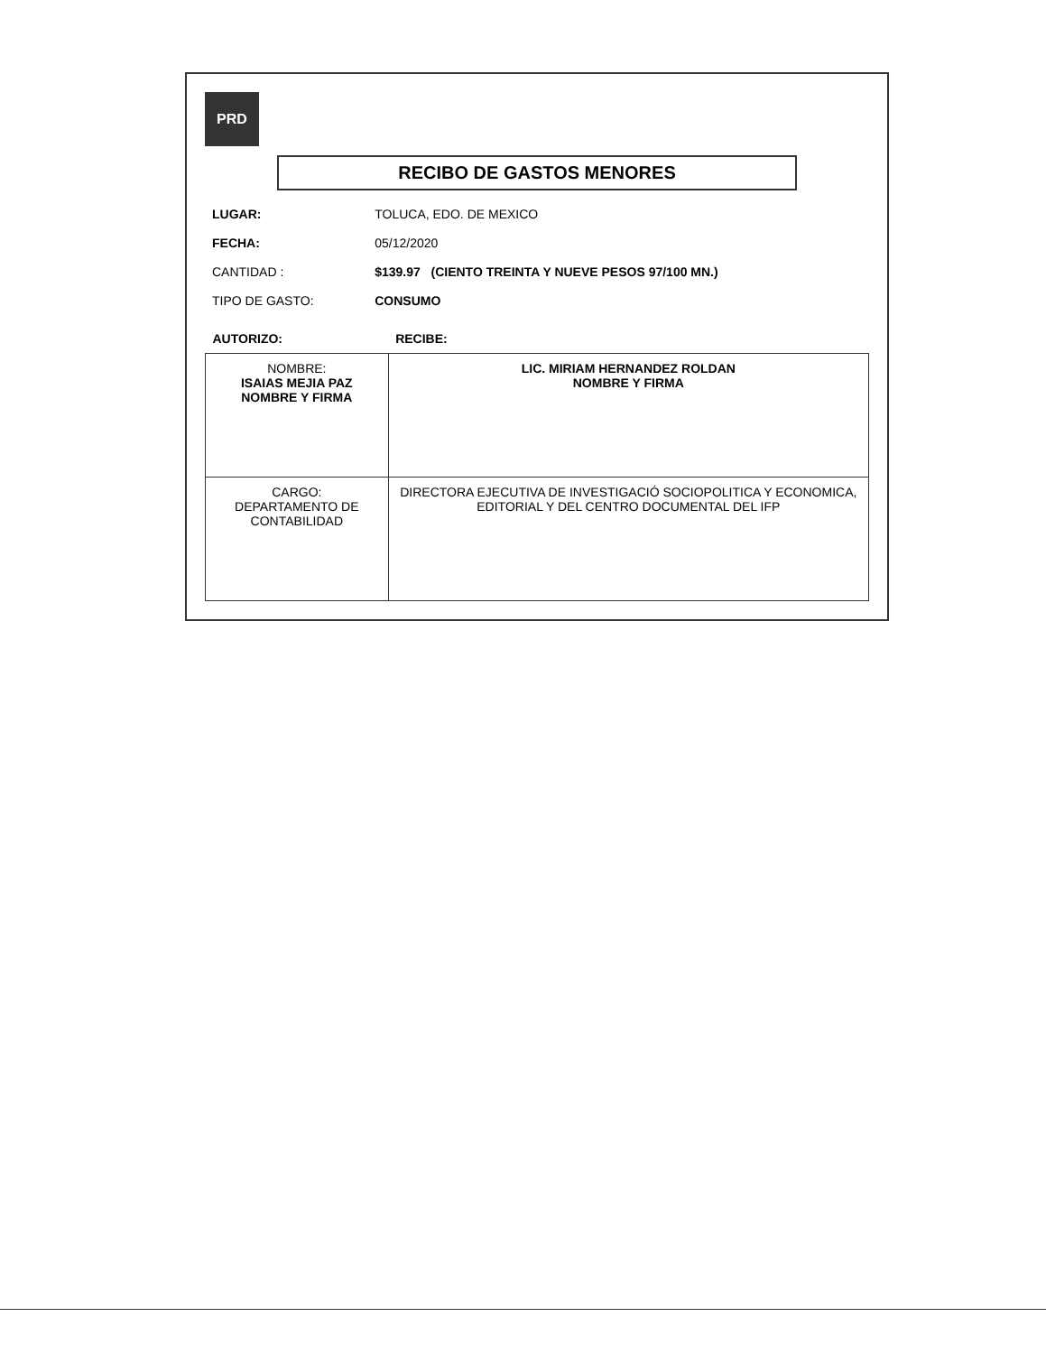PRD
RECIBO DE GASTOS MENORES
| LUGAR: | TOLUCA, EDO. DE MEXICO |
| FECHA: | 05/12/2020 |
| CANTIDAD : | $139.97 (CIENTO TREINTA Y NUEVE PESOS 97/100 MN.) |
| TIPO DE GASTO: | CONSUMO |
| AUTORIZO: | RECIBE: |
| --- | --- |
| NOMBRE: ISAIAS MEJIA PAZ NOMBRE Y FIRMA | LIC. MIRIAM HERNANDEZ ROLDAN NOMBRE Y FIRMA |
| CARGO: DEPARTAMENTO DE CONTABILIDAD | DIRECTORA EJECUTIVA DE INVESTIGACIÓ SOCIOPOLITICA Y ECONOMICA, EDITORIAL Y DEL CENTRO DOCUMENTAL DEL IFP |